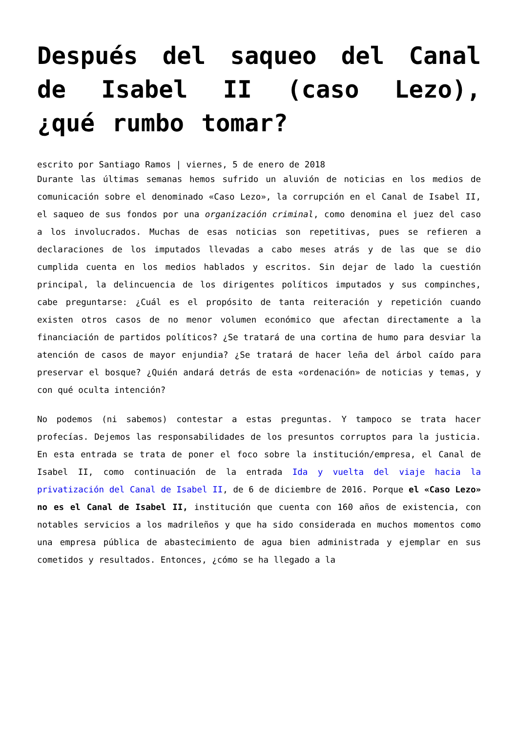Después del saqueo del Canal de Isabel II (caso Lezo), ¿qué rumbo tomar?
escrito por Santiago Ramos | viernes, 5 de enero de 2018
Durante las últimas semanas hemos sufrido un aluvión de noticias en los medios de comunicación sobre el denominado «Caso Lezo», la corrupción en el Canal de Isabel II, el saqueo de sus fondos por una organización criminal, como denomina el juez del caso a los involucrados. Muchas de esas noticias son repetitivas, pues se refieren a declaraciones de los imputados llevadas a cabo meses atrás y de las que se dio cumplida cuenta en los medios hablados y escritos. Sin dejar de lado la cuestión principal, la delincuencia de los dirigentes políticos imputados y sus compinches, cabe preguntarse: ¿Cuál es el propósito de tanta reiteración y repetición cuando existen otros casos de no menor volumen económico que afectan directamente a la financiación de partidos políticos? ¿Se tratará de una cortina de humo para desviar la atención de casos de mayor enjundia? ¿Se tratará de hacer leña del árbol caído para preservar el bosque? ¿Quién andará detrás de esta «ordenación» de noticias y temas, y con qué oculta intención?
No podemos (ni sabemos) contestar a estas preguntas. Y tampoco se trata hacer profecías. Dejemos las responsabilidades de los presuntos corruptos para la justicia. En esta entrada se trata de poner el foco sobre la institución/empresa, el Canal de Isabel II, como continuación de la entrada Ida y vuelta del viaje hacia la privatización del Canal de Isabel II, de 6 de diciembre de 2016. Porque el «Caso Lezo» no es el Canal de Isabel II, institución que cuenta con 160 años de existencia, con notables servicios a los madrileños y que ha sido considerada en muchos momentos como una empresa pública de abastecimiento de agua bien administrada y ejemplar en sus cometidos y resultados. Entonces, ¿cómo se ha llegado a la